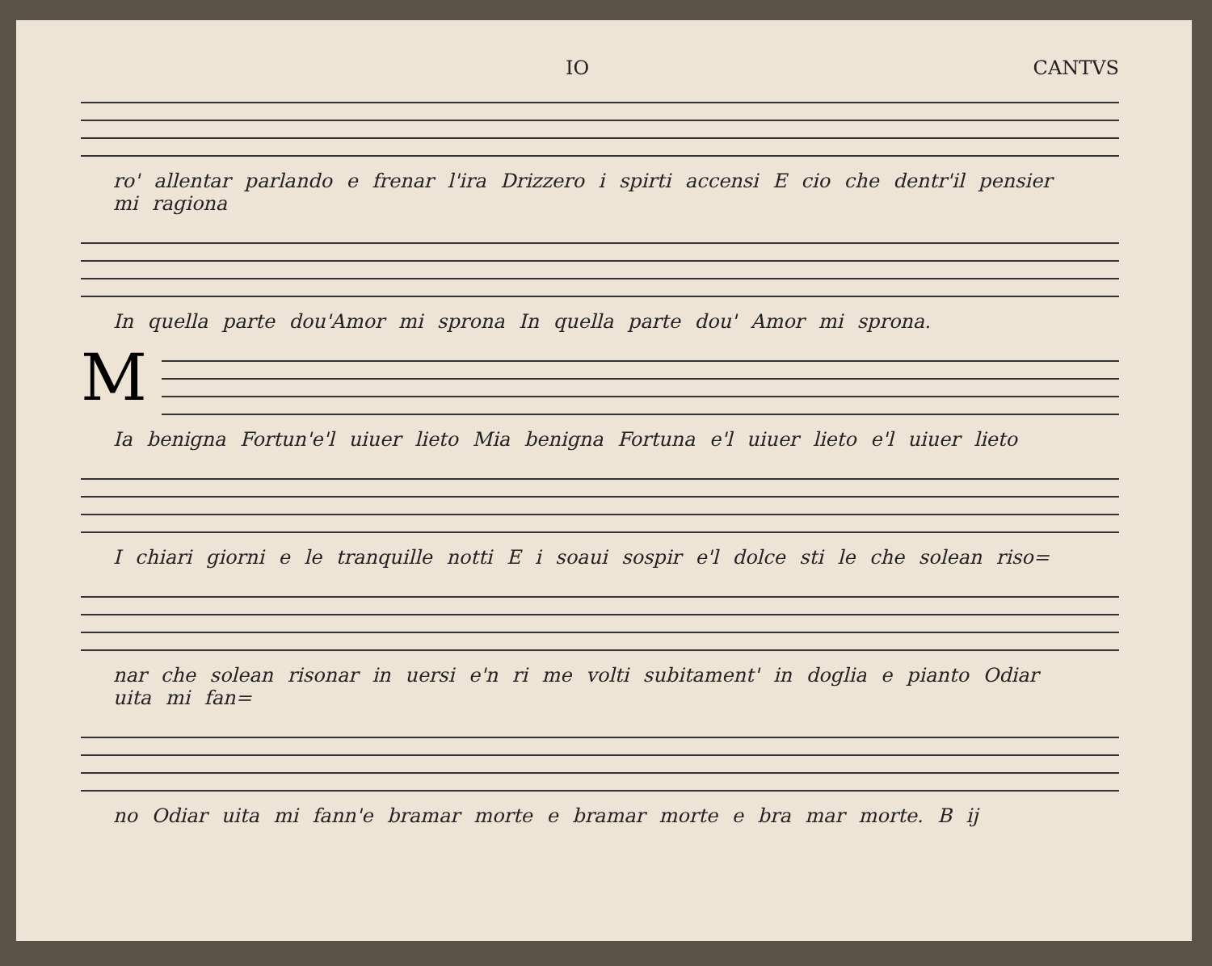IO CANTVS
ro' allentar parlando e frenar l'ira Drizzero i spirti accensi E cio che dentr'il pensier mi ragiona
In quella parte dou'Amor mi sprona In quella parte dou' Amor mi sprona.
M
Ia benigna Fortun'e'l uiuer lieto Mia benigna Fortuna e'l uiuer lieto e'l uiuer lieto
I chiari giorni e le tranquille notti E i soaui sospir e'l dolce sti le che solean riso=
nar che solean risonar in uersi e'n ri me volti subitament' in doglia e pianto Odiar uita mi fan=
no Odiar uita mi fann'e bramar morte e bramar morte e bra mar morte. B ij